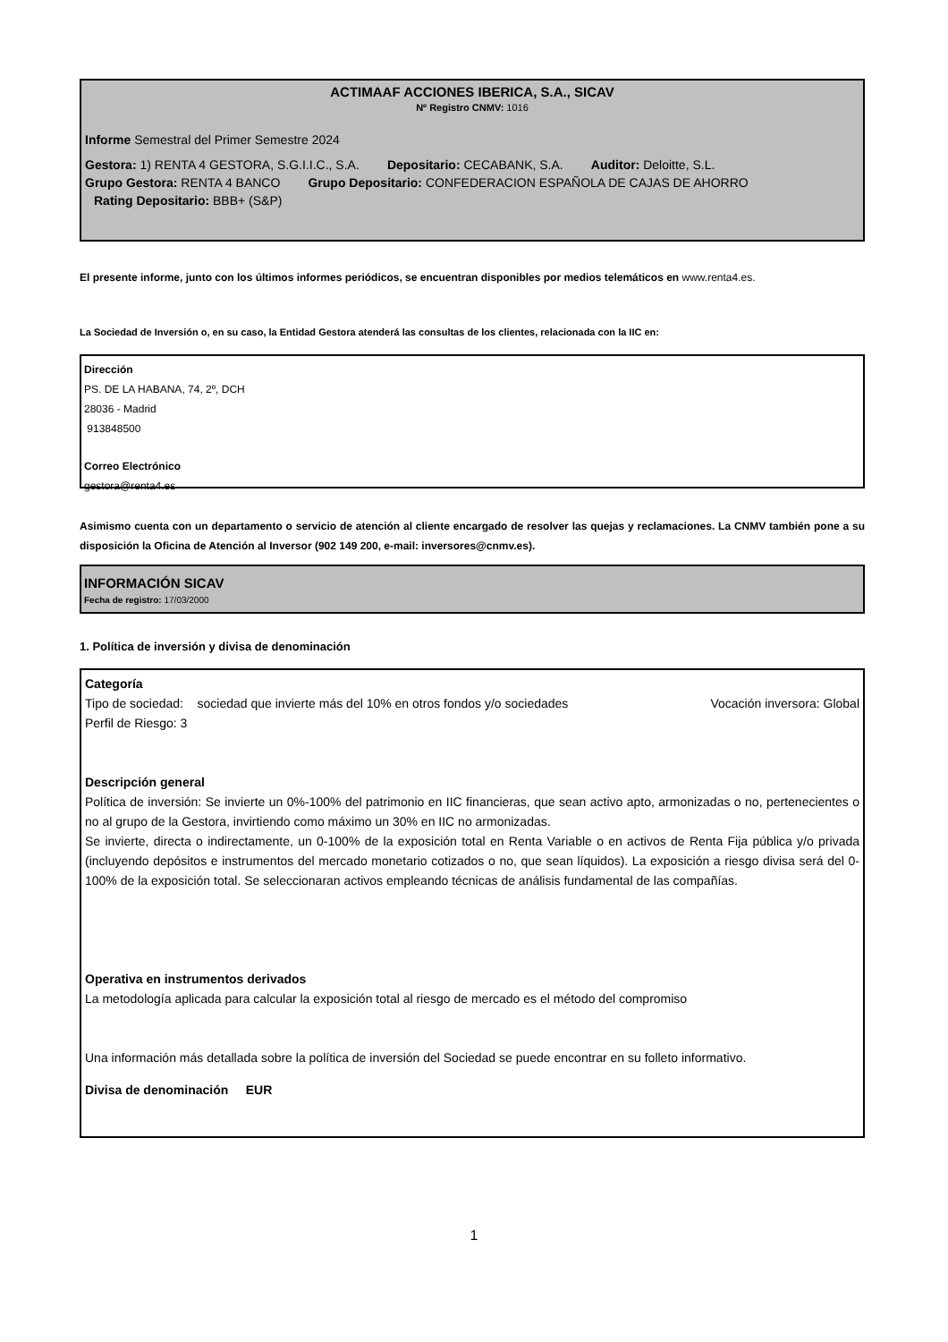ACTIMAAF ACCIONES IBERICA, S.A., SICAV
Nº Registro CNMV: 1016
Informe Semestral del Primer Semestre 2024
Gestora: 1) RENTA 4 GESTORA, S.G.I.I.C., S.A. Depositario: CECABANK, S.A. Auditor: Deloitte, S.L.
Grupo Gestora: RENTA 4 BANCO Grupo Depositario: CONFEDERACION ESPAÑOLA DE CAJAS DE AHORRO
Rating Depositario: BBB+ (S&P)
El presente informe, junto con los últimos informes periódicos, se encuentran disponibles por medios telemáticos en www.renta4.es.
La Sociedad de Inversión o, en su caso, la Entidad Gestora atenderá las consultas de los clientes, relacionada con la IIC en:
Dirección
PS. DE LA HABANA, 74, 2º, DCH
28036 - Madrid
913848500
Correo Electrónico
gestora@renta4.es
Asimismo cuenta con un departamento o servicio de atención al cliente encargado de resolver las quejas y reclamaciones. La CNMV también pone a su disposición la Oficina de Atención al Inversor (902 149 200, e-mail: inversores@cnmv.es).
INFORMACIÓN SICAV
Fecha de registro: 17/03/2000
1. Política de inversión y divisa de denominación
Categoría
Tipo de sociedad: sociedad que invierte más del 10% en otros fondos y/o sociedades Vocación inversora: Global
Perfil de Riesgo: 3
Descripción general
Política de inversión: Se invierte un 0%-100% del patrimonio en IIC financieras, que sean activo apto, armonizadas o no, pertenecientes o no al grupo de la Gestora, invirtiendo como máximo un 30% en IIC no armonizadas.
Se invierte, directa o indirectamente, un 0-100% de la exposición total en Renta Variable o en activos de Renta Fija pública y/o privada (incluyendo depósitos e instrumentos del mercado monetario cotizados o no, que sean líquidos). La exposición a riesgo divisa será del 0-100% de la exposición total. Se seleccionaran activos empleando técnicas de análisis fundamental de las compañías.
Operativa en instrumentos derivados
La metodología aplicada para calcular la exposición total al riesgo de mercado es el método del compromiso
Una información más detallada sobre la política de inversión del Sociedad se puede encontrar en su folleto informativo.
Divisa de denominación EUR
1